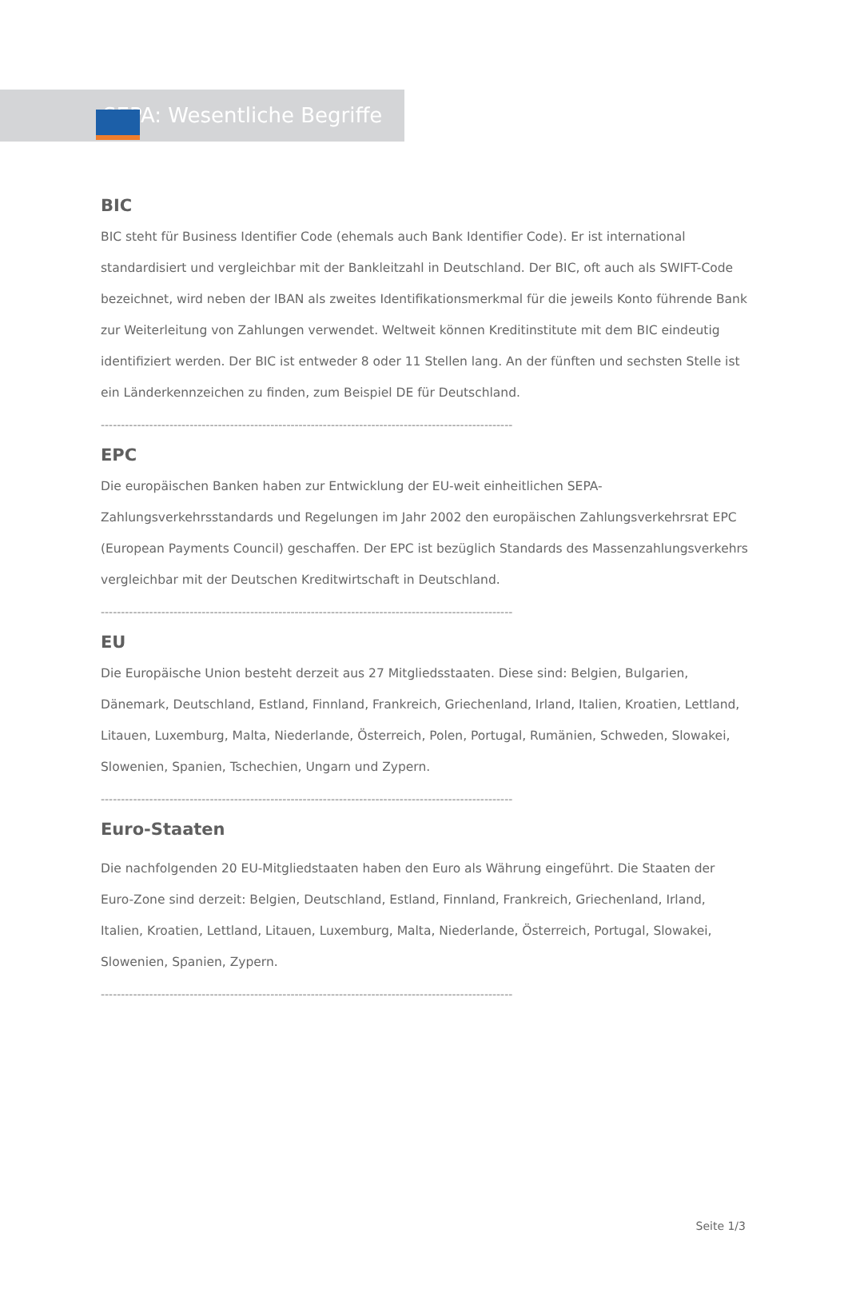SEPA: Wesentliche Begriffe
BIC
BIC steht für Business Identifier Code (ehemals auch Bank Identifier Code). Er ist international standardisiert und vergleichbar mit der Bankleitzahl in Deutschland. Der BIC, oft auch als SWIFT-Code bezeichnet, wird neben der IBAN als zweites Identifikationsmerkmal für die jeweils Konto führende Bank zur Weiterleitung von Zahlungen verwendet. Weltweit können Kreditinstitute mit dem BIC eindeutig identifiziert werden. Der BIC ist entweder 8 oder 11 Stellen lang. An der fünften und sechsten Stelle ist ein Länderkennzeichen zu finden, zum Beispiel DE für Deutschland.
------------------------------------------------------------------------------------------------------
EPC
Die europäischen Banken haben zur Entwicklung der EU-weit einheitlichen SEPA-Zahlungsverkehrsstandards und Regelungen im Jahr 2002 den europäischen Zahlungsverkehrsrat EPC (European Payments Council) geschaffen. Der EPC ist bezüglich Standards des Massenzahlungsverkehrs vergleichbar mit der Deutschen Kreditwirtschaft in Deutschland.
------------------------------------------------------------------------------------------------------
EU
Die Europäische Union besteht derzeit aus 27 Mitgliedsstaaten. Diese sind: Belgien, Bulgarien, Dänemark, Deutschland, Estland, Finnland, Frankreich, Griechenland, Irland, Italien, Kroatien, Lettland, Litauen, Luxemburg, Malta, Niederlande, Österreich, Polen, Portugal, Rumänien, Schweden, Slowakei, Slowenien, Spanien, Tschechien, Ungarn und Zypern.
------------------------------------------------------------------------------------------------------
Euro-Staaten
Die nachfolgenden 20 EU-Mitgliedstaaten haben den Euro als Währung eingeführt. Die Staaten der Euro-Zone sind derzeit: Belgien, Deutschland, Estland, Finnland, Frankreich, Griechenland, Irland, Italien, Kroatien, Lettland, Litauen, Luxemburg, Malta, Niederlande, Österreich, Portugal, Slowakei, Slowenien, Spanien, Zypern.
------------------------------------------------------------------------------------------------------
Seite 1/3